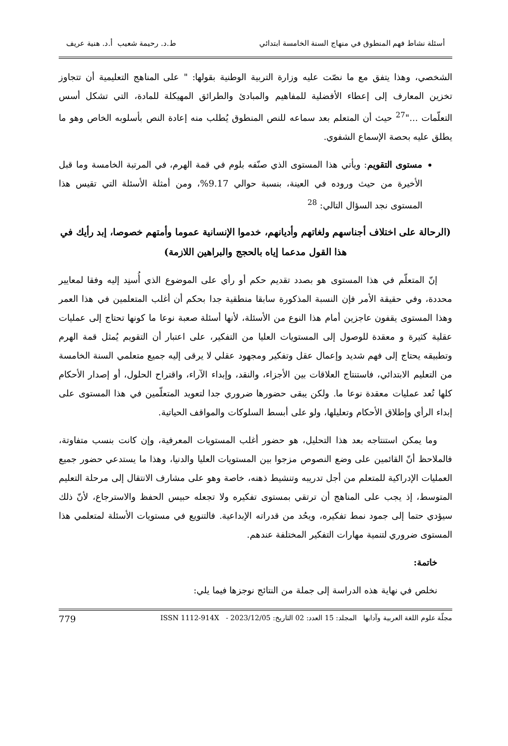أسئلة نشاط فهم المنطوق في منهاج السنة الخامسة ابتدائي ط.د. رحيمة شعيب أ.د. هنية عريف
الشخصي، وهذا يتفق مع ما نصّت عليه وزارة التربية الوطنية بقولها: " على المناهج التعليمية أن تتجاوز تخزين المعارف إلى إعطاء الأفضلية للمفاهيم والمبادئ والطرائق المهيكلة للمادة، التي تشكل أسس التعلّمات ..."<sup>27</sup> حيث أن المتعلم بعد سماعه للنص المنطوق يُطلب منه إعادة النص بأسلوبه الخاص وهو ما يطلق عليه بحصة الإسماع الشفوي.
مستوى التقويم: ويأتي هذا المستوى الذي صنّفه بلوم في قمة الهرم، في المرتبة الخامسة وما قبل الأخيرة من حيث وروده في العينة، بنسبة حوالي 9.17%، ومن أمثلة الأسئلة التي تقيس هذا المستوى نجد السؤال التالي: <sup>28</sup>
(الرحالة على اختلاف أجناسهم ولغاتهم وأديانهم، خدموا الإنسانية عموما وأمتهم خصوصا، إبد رأيك في هذا القول مدعما إياه بالحجج والبراهين اللازمة)
إنّ المتعلّم في هذا المستوى هو بصدد تقديم حكم أو رأي على الموضوع الذي أُسنِد إليه وفقا لمعايير محددة، وفي حقيقة الأمر فإن النسبة المذكورة سابقا منطقية جدا بحكم أن أغلب المتعلمين في هذا العمر وهذا المستوى يقفون عاجزين أمام هذا النوع من الأسئلة، لأنها أسئلة صعبة نوعا ما كونها تحتاج إلى عمليات عقلية كثيرة و معقدة للوصول إلى المستويات العليا من التفكير، على اعتبار أن التقويم يُمثل قمة الهرم وتطبيقه يحتاج إلى فهم شديد وإعمال عقل وتفكير ومجهود عقلي لا يرقى إليه جميع متعلمي السنة الخامسة من التعليم الابتدائي، فاستنتاج العلاقات بين الأجزاء، والنقد، وإبداء الآراء، واقتراح الحلول، أو إصدار الأحكام كلها تُعد عمليات معقدة نوعا ما. ولكن يبقى حضورها ضروري جدا لتعويد المتعلّمين في هذا المستوى على إبداء الرأي وإطلاق الأحكام وتعليلها، ولو على أبسط السلوكات والمواقف الحياتية.
وما يمكن استنتاجه بعد هذا التحليل، هو حضور أغلب المستويات المعرفية، وإن كانت بنسب متفاوتة، فالملاحظ أنّ القائمين على وضع النصوص مزجوا بين المستويات العليا والدنيا، وهذا ما يستدعي حضور جميع العمليات الإدراكية للمتعلم من أجل تدريبه وتنشيط ذهنه، خاصة وهو على مشارف الانتقال إلى مرحلة التعليم المتوسط، إذ يجب على المناهج أن ترتقي بمستوى تفكيره ولا تجعله حبيس الحفظ والاسترجاع، لأنّ ذلك سيؤدي حتما إلى جمود نمط تفكيره، ويحُد من قدراته الإبداعية. فالتنويع في مستويات الأسئلة لمتعلمي هذا المستوى ضروري لتنمية مهارات التفكير المختلفة عندهم.
خاتمة:
نخلص في نهاية هذه الدراسة إلى جملة من النتائج نوجزها فيما يلي:
مجلّة علوم اللغة العربية وآدابها المجلد: 15 العدد: 02 التاريخ: 2023/12/05 - ISSN 1112-914X 779